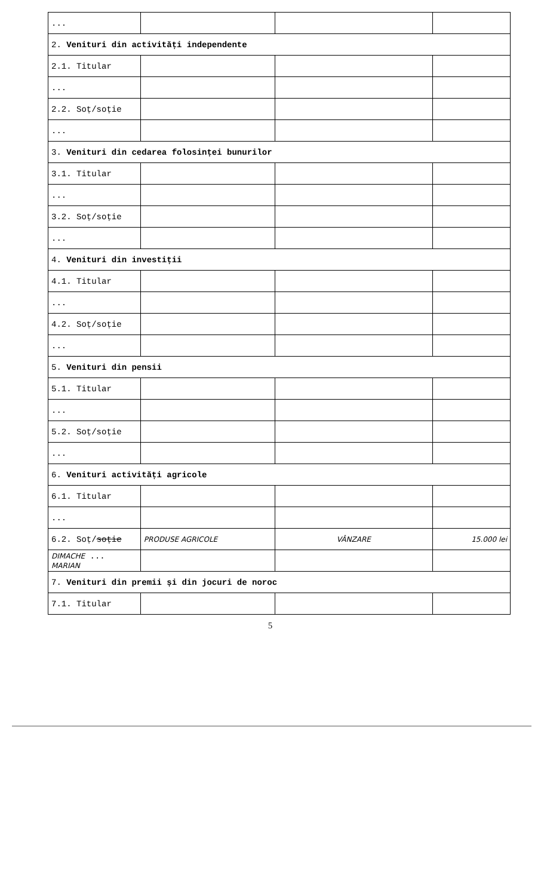| ... | | | |
| 2. Venituri din activități independente | | | |
| 2.1. Titular | | | |
| ... | | | |
| 2.2. Soț/soție | | | |
| ... | | | |
| 3. Venituri din cedarea folosinței bunurilor | | | |
| 3.1. Titular | | | |
| ... | | | |
| 3.2. Soț/soție | | | |
| ... | | | |
| 4. Venituri din investiții | | | |
| 4.1. Titular | | | |
| ... | | | |
| 4.2. Soț/soție | | | |
| ... | | | |
| 5. Venituri din pensii | | | |
| 5.1. Titular | | | |
| ... | | | |
| 5.2. Soț/soție | | | |
| ... | | | |
| 6. Venituri activități agricole | | | |
| 6.1. Titular | | | |
| ... | | | |
| 6.2. Soț/ soție | PRODUSE AGRICOLE | VÂNZARE | 15.000 lei |
| DIMACHE ... MARIAN | | | |
| 7. Venituri din premii și din jocuri de noroc | | | |
| 7.1. Titular | | | |
5